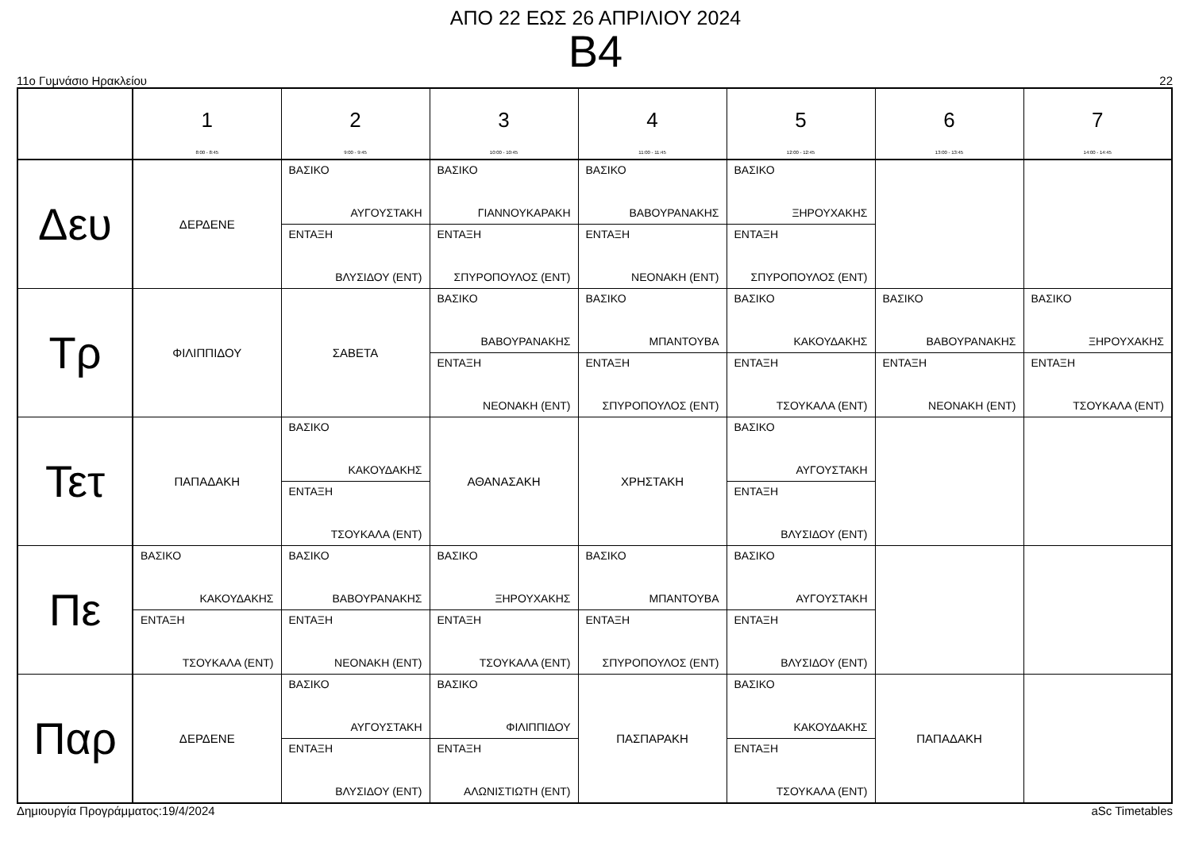ΑΠΟ 22 ΕΩΣ 26 ΑΠΡΙΛΙΟΥ 2024
B4
11ο Γυμνάσιο Ηρακλείου 22
| | 1 8:00 - 8:45 | 2 9:00 - 9:45 | 3 10:00 - 10:45 | 4 11:00 - 11:45 | 5 12:00 - 12:45 | 6 13:00 - 13:45 | 7 14:00 - 14:45 |
| --- | --- | --- | --- | --- | --- | --- | --- |
| Δευ | ΔΕΡΔΕΝΕ | ΒΑΣΙΚΟ ΑΥΓΟΥΣΤΑΚΗ ΕΝΤΑΞΗ ΒΛΥΣΙΔΟΥ (ΕΝΤ) | ΒΑΣΙΚΟ ΓΙΑΝΝΟΥΚΑΡΑΚΗ ΕΝΤΑΞΗ ΣΠΥΡΟΠΟΥΛΟΣ (ΕΝΤ) | ΒΑΣΙΚΟ ΒΑΒΟΥΡΑΝΑΚΗΣ ΕΝΤΑΞΗ ΝΕΟΝΑΚΗ (ΕΝΤ) | ΒΑΣΙΚΟ ΞΗΡΟΥΧΑΚΗΣ ΕΝΤΑΞΗ ΣΠΥΡΟΠΟΥΛΟΣ (ΕΝΤ) | | |
| Τρ | ΦΙΛΙΠΠΙΔΟΥ | ΣΑΒΕΤΑ | ΒΑΣΙΚΟ ΒΑΒΟΥΡΑΝΑΚΗΣ ΕΝΤΑΞΗ ΝΕΟΝΑΚΗ (ΕΝΤ) | ΒΑΣΙΚΟ ΜΠΑΝΤΟΥΒΑ ΕΝΤΑΞΗ ΣΠΥΡΟΠΟΥΛΟΣ (ΕΝΤ) | ΒΑΣΙΚΟ ΚΑΚΟΥΔΑΚΗΣ ΕΝΤΑΞΗ ΤΣΟΥΚΑΛΑ (ΕΝΤ) | ΒΑΣΙΚΟ ΒΑΒΟΥΡΑΝΑΚΗΣ ΕΝΤΑΞΗ ΝΕΟΝΑΚΗ (ΕΝΤ) | ΒΑΣΙΚΟ ΞΗΡΟΥΧΑΚΗΣ ΕΝΤΑΞΗ ΤΣΟΥΚΑΛΑ (ΕΝΤ) |
| Τετ | ΠΑΠΑΔΑΚΗ | ΒΑΣΙΚΟ ΚΑΚΟΥΔΑΚΗΣ ΕΝΤΑΞΗ ΤΣΟΥΚΑΛΑ (ΕΝΤ) | ΑΘΑΝΑΣΑΚΗ | ΧΡΗΣΤΑΚΗ | ΒΑΣΙΚΟ ΑΥΓΟΥΣΤΑΚΗ ΕΝΤΑΞΗ ΒΛΥΣΙΔΟΥ (ΕΝΤ) | | |
| Πε | ΒΑΣΙΚΟ ΚΑΚΟΥΔΑΚΗΣ ΕΝΤΑΞΗ ΤΣΟΥΚΑΛΑ (ΕΝΤ) | ΒΑΣΙΚΟ ΒΑΒΟΥΡΑΝΑΚΗΣ ΕΝΤΑΞΗ ΝΕΟΝΑΚΗ (ΕΝΤ) | ΒΑΣΙΚΟ ΞΗΡΟΥΧΑΚΗΣ ΕΝΤΑΞΗ ΤΣΟΥΚΑΛΑ (ΕΝΤ) | ΒΑΣΙΚΟ ΜΠΑΝΤΟΥΒΑ ΕΝΤΑΞΗ ΣΠΥΡΟΠΟΥΛΟΣ (ΕΝΤ) | ΒΑΣΙΚΟ ΑΥΓΟΥΣΤΑΚΗ ΕΝΤΑΞΗ ΒΛΥΣΙΔΟΥ (ΕΝΤ) | | |
| Παρ | ΔΕΡΔΕΝΕ | ΒΑΣΙΚΟ ΑΥΓΟΥΣΤΑΚΗ ΕΝΤΑΞΗ ΒΛΥΣΙΔΟΥ (ΕΝΤ) | ΒΑΣΙΚΟ ΦΙΛΙΠΠΙΔΟΥ ΕΝΤΑΞΗ ΑΛΩΝΙΣΤΙΩΤΗ (ΕΝΤ) | ΠΑΣΠΑΡΑΚΗ | ΒΑΣΙΚΟ ΚΑΚΟΥΔΑΚΗΣ ΕΝΤΑΞΗ ΤΣΟΥΚΑΛΑ (ΕΝΤ) | ΠΑΠΑΔΑΚΗ | |
Δημιουργία Προγράμματος:19/4/2024 aSc Timetables